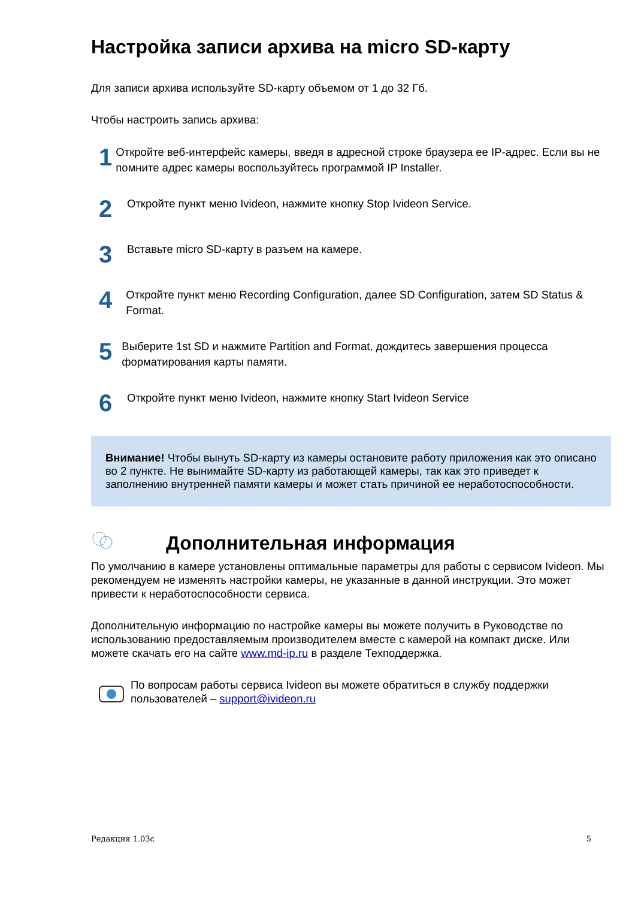Настройка записи архива на micro SD-карту
Для записи архива используйте SD-карту объемом от 1 до 32 Гб.
Чтобы настроить запись архива:
1
Откройте веб-интерфейс камеры, введя в адресной строке браузера ее IP-адрес. Если вы не помните адрес камеры воспользуйтесь программой IP Installer.
2
Откройте пункт меню Ivideon, нажмите кнопку Stop Ivideon Service.
3
Вставьте micro SD-карту в разъем на камере.
4
Откройте пункт меню Recording Configuration, далее SD Configuration, затем SD Status & Format.
5
Выберите 1st SD и нажмите Partition and Format, дождитесь завершения процесса форматирования карты памяти.
6
Откройте пункт меню Ivideon, нажмите кнопку Start Ivideon Service
Внимание! Чтобы вынуть SD-карту из камеры остановите работу приложения как это описано во 2 пункте. Не вынимайте SD-карту из работающей камеры, так как это приведет к заполнению внутренней памяти камеры и может стать причиной ее неработоспособности.
Дополнительная информация
По умолчанию в камере установлены оптимальные параметры для работы с сервисом Ivideon. Мы рекомендуем не изменять настройки камеры, не указанные в данной инструкции. Это может привести к неработоспособности сервиса.
Дополнительную информацию по настройке камеры вы можете получить в Руководстве по использованию предоставляемым производителем вместе с камерой на компакт диске. Или можете скачать его на сайте www.md-ip.ru в разделе Техподдержка.
По вопросам работы сервиса Ivideon вы можете обратиться в службу поддержки пользователей – support@ivideon.ru
Редакция 1.03с 5